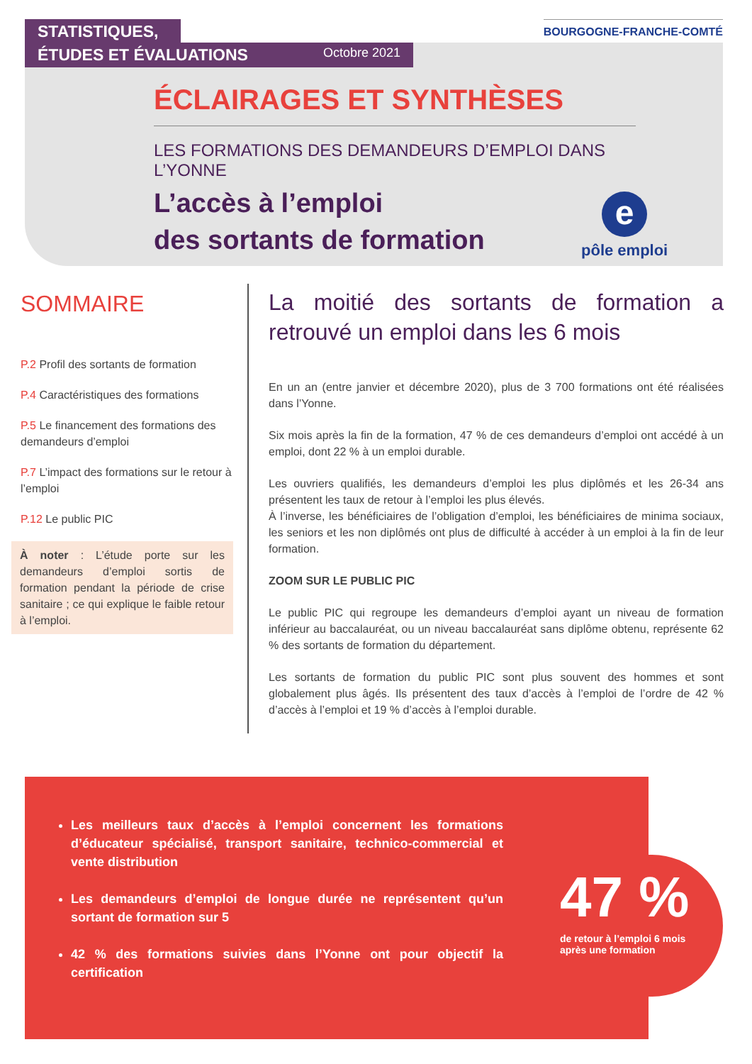STATISTIQUES,
ÉTUDES ET ÉVALUATIONS Octobre 2021
BOURGOGNE-FRANCHE-COMTÉ
ÉCLAIRAGES ET SYNTHÈSES
LES FORMATIONS DES DEMANDEURS D’EMPLOI DANS L’YONNE
L’accès à l’emploi
des sortants de formation
e
pôle emploi
SOMMAIRE
P.2 Profil des sortants de formation
P.4 Caractéristiques des formations
P.5 Le financement des formations des demandeurs d’emploi
P.7 L’impact des formations sur le retour à l’emploi
P.12 Le public PIC
À noter : L’étude porte sur les demandeurs d’emploi sortis de formation pendant la période de crise sanitaire ; ce qui explique le faible retour à l’emploi.
La moitié des sortants de formation a retrouvé un emploi dans les 6 mois
En un an (entre janvier et décembre 2020), plus de 3 700 formations ont été réalisées dans l’Yonne.
Six mois après la fin de la formation, 47 % de ces demandeurs d’emploi ont accédé à un emploi, dont 22 % à un emploi durable.
Les ouvriers qualifiés, les demandeurs d’emploi les plus diplômés et les 26-34 ans présentent les taux de retour à l’emploi les plus élevés.
À l’inverse, les bénéficiaires de l’obligation d’emploi, les bénéficiaires de minima sociaux, les seniors et les non diplômés ont plus de difficulté à accéder à un emploi à la fin de leur formation.
ZOOM SUR LE PUBLIC PIC
Le public PIC qui regroupe les demandeurs d’emploi ayant un niveau de formation inférieur au baccalauréat, ou un niveau baccalauréat sans diplôme obtenu, représente 62 % des sortants de formation du département.
Les sortants de formation du public PIC sont plus souvent des hommes et sont globalement plus âgés. Ils présentent des taux d’accès à l’emploi de l’ordre de 42 % d’accès à l’emploi et 19 % d’accès à l’emploi durable.
Les meilleurs taux d’accès à l’emploi concernent les formations d’éducateur spécialisé, transport sanitaire, technico-commercial et vente distribution
Les demandeurs d’emploi de longue durée ne représentent qu’un sortant de formation sur 5
42 % des formations suivies dans l’Yonne ont pour objectif la certification
47 %
de retour à l’emploi 6 mois
après une formation